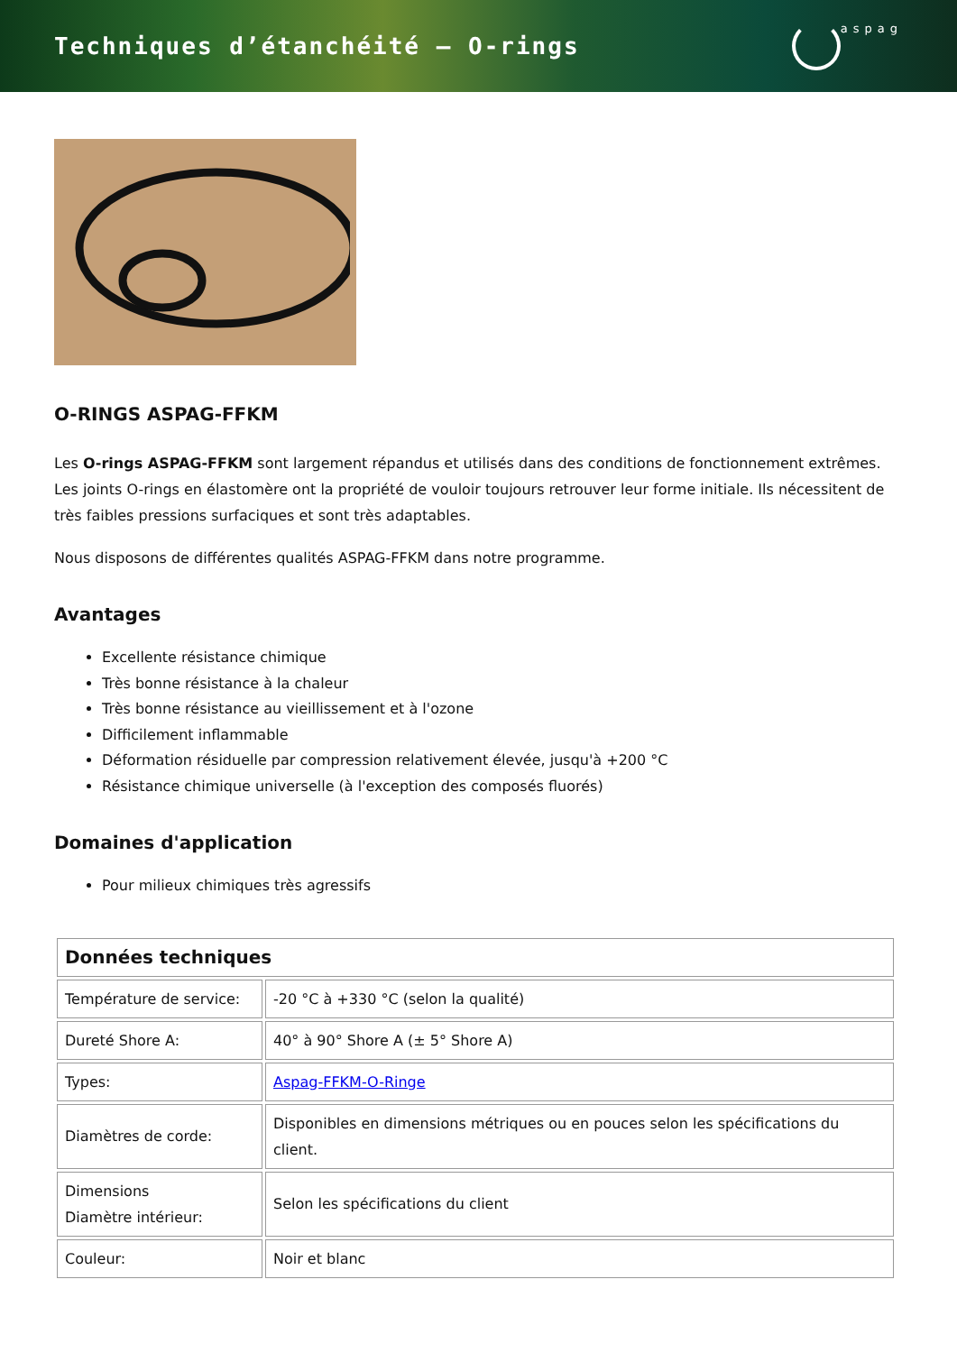Techniques d’étanchéité – O-rings
aspag
O-RINGS ASPAG-FFKM
Les O-rings ASPAG-FFKM sont largement répandus et utilisés dans des conditions de fonctionnement extrêmes. Les joints O-rings en élastomère ont la propriété de vouloir toujours retrouver leur forme initiale. Ils nécessitent de très faibles pressions surfaciques et sont très adaptables.
Nous disposons de différentes qualités ASPAG-FFKM dans notre programme.
Avantages
Excellente résistance chimique
Très bonne résistance à la chaleur
Très bonne résistance au vieillissement et à l'ozone
Difficilement inflammable
Déformation résiduelle par compression relativement élevée, jusqu'à +200 °C
Résistance chimique universelle (à l'exception des composés fluorés)
Domaines d'application
Pour milieux chimiques très agressifs
| Données techniques | |
| --- | --- |
| Température de service: | -20 °C à +330 °C (selon la qualité) |
| Dureté Shore A: | 40° à 90° Shore A (± 5° Shore A) |
| Types: | Aspag-FFKM-O-Ringe |
| Diamètres de corde: | Disponibles en dimensions métriques ou en pouces selon les spécifications du client. |
| Dimensions Diamètre intérieur: | Selon les spécifications du client |
| Couleur: | Noir et blanc |